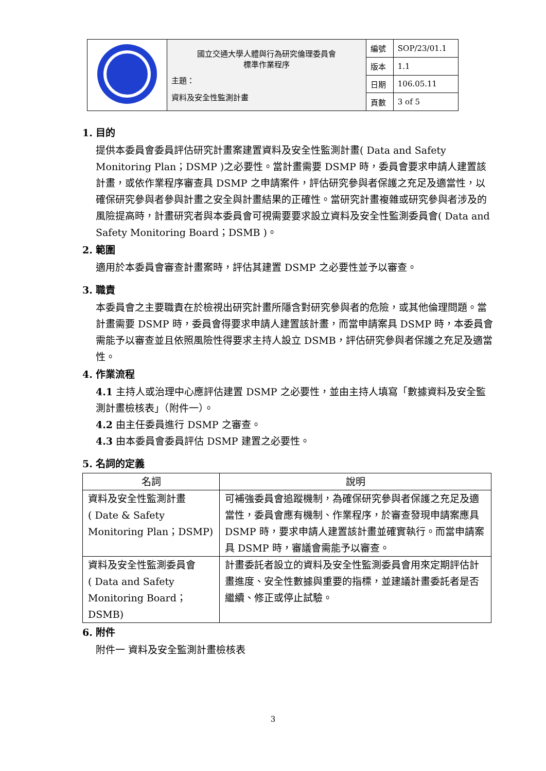| | 國立交通大學人體與行為研究倫理委員會 標準作業程序 主題： 資料及安全性監測計畫 | 編號 | SOP/23/01.1 |
| | | 版本 | 1.1 |
| | | 日期 | 106.05.11 |
| | | 頁數 | 3 of 5 |
1. 目的
提供本委員會委員評估研究計畫案建置資料及安全性監測計畫( Data and Safety Monitoring Plan；DSMP )之必要性。當計畫需要 DSMP 時，委員會要求申請人建置該計畫，或依作業程序審查具 DSMP 之申請案件，評估研究參與者保護之充足及適當性，以確保研究參與者參與計畫之安全與計畫結果的正確性。當研究計畫複雜或研究參與者涉及的風險提高時，計畫研究者與本委員會可視需要要求設立資料及安全性監測委員會( Data and Safety Monitoring Board；DSMB )。
2. 範圍
適用於本委員會審查計畫案時，評估其建置 DSMP 之必要性並予以審查。
3. 職責
本委員會之主要職責在於檢視出研究計畫所隱含對研究參與者的危險，或其他倫理問題。當計畫需要 DSMP 時，委員會得要求申請人建置該計畫，而當申請案具 DSMP 時，本委員會需能予以審查並且依照風險性得要求主持人設立 DSMB，評估研究參與者保護之充足及適當性。
4. 作業流程
4.1 主持人或治理中心應評估建置 DSMP 之必要性，並由主持人填寫「數據資料及安全監測計畫檢核表」（附件一）。
4.2 由主任委員進行 DSMP 之審查。
4.3 由本委員會委員評估 DSMP 建置之必要性。
5. 名詞的定義
| 名詞 | 說明 |
| --- | --- |
| 資料及安全性監測計畫 ( Date & Safety Monitoring Plan；DSMP) | 可補強委員會追蹤機制，為確保研究參與者保護之充足及適當性，委員會應有機制、作業程序，於審查發現申請案應具 DSMP 時，要求申請人建置該計畫並確實執行。而當申請案具 DSMP 時，審議會需能予以審查。 |
| 資料及安全性監測委員會 ( Data and Safety Monitoring Board；DSMB) | 計畫委託者設立的資料及安全性監測委員會用來定期評估計畫進度、安全性數據與重要的指標，並建議計畫委託者是否繼續、修正或停止試驗。 |
6. 附件
附件一 資料及安全監測計畫檢核表
3